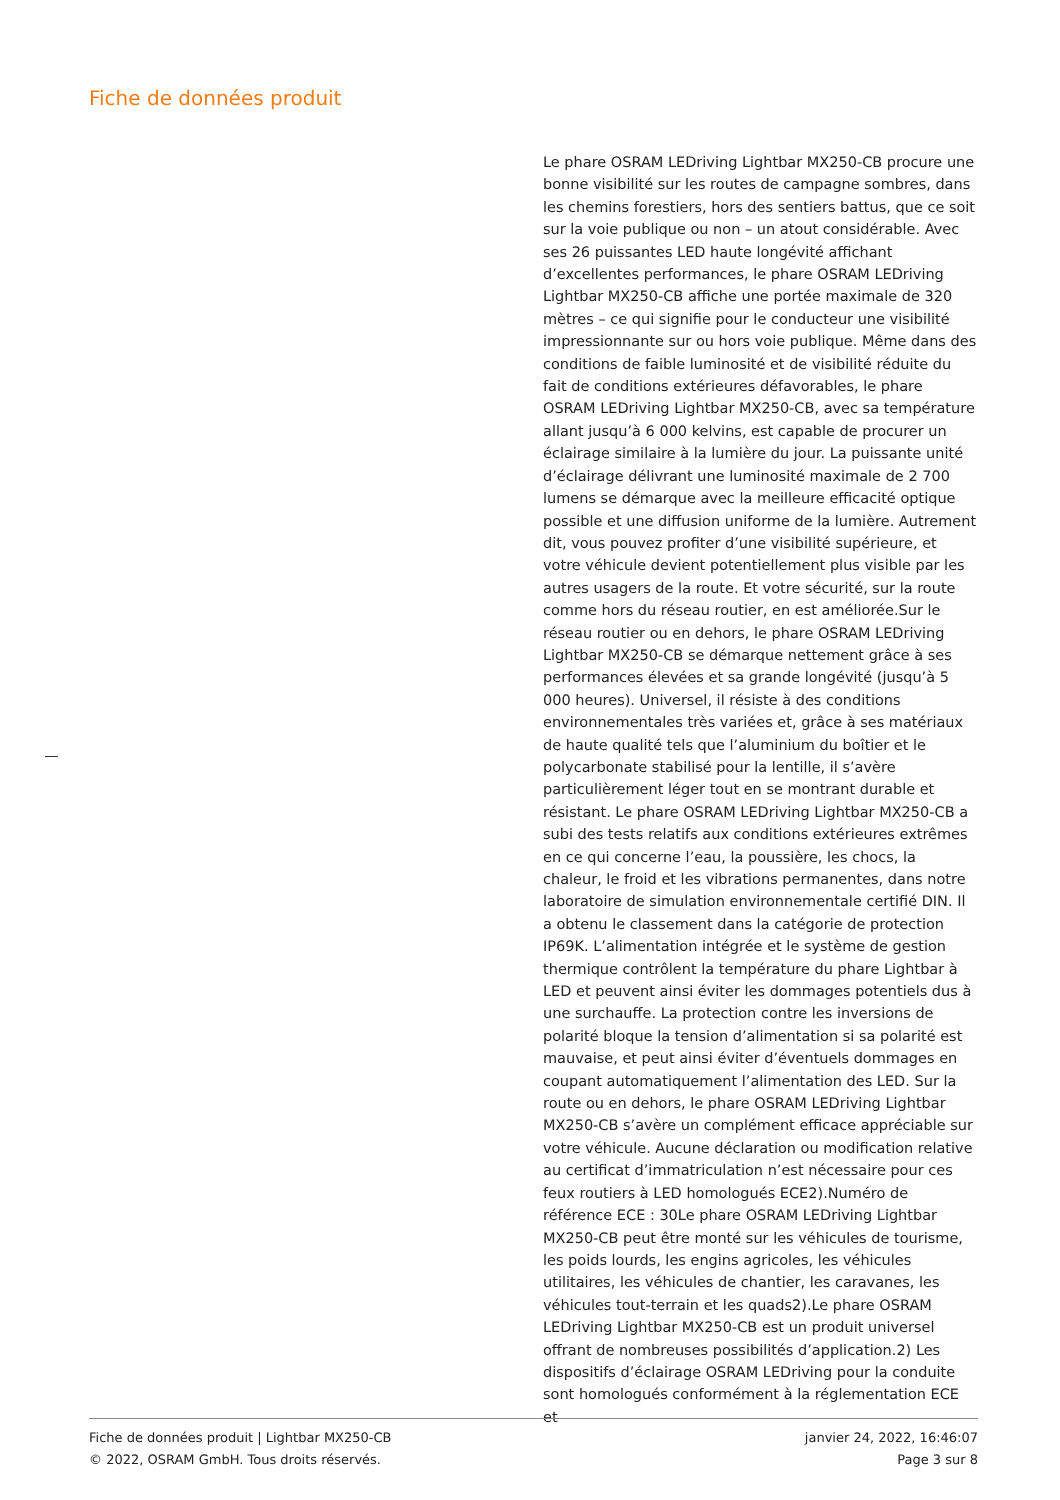Fiche de données produit
Le phare OSRAM LEDriving Lightbar MX250-CB procure une bonne visibilité sur les routes de campagne sombres, dans les chemins forestiers, hors des sentiers battus, que ce soit sur la voie publique ou non – un atout considérable. Avec ses 26 puissantes LED haute longévité affichant d’excellentes performances, le phare OSRAM LEDriving Lightbar MX250-CB affiche une portée maximale de 320 mètres – ce qui signifie pour le conducteur une visibilité impressionnante sur ou hors voie publique. Même dans des conditions de faible luminosité et de visibilité réduite du fait de conditions extérieures défavorables, le phare OSRAM LEDriving Lightbar MX250-CB, avec sa température allant jusqu’à 6 000 kelvins, est capable de procurer un éclairage similaire à la lumière du jour. La puissante unité d’éclairage délivrant une luminosité maximale de 2 700 lumens se démarque avec la meilleure efficacité optique possible et une diffusion uniforme de la lumière. Autrement dit, vous pouvez profiter d’une visibilité supérieure, et votre véhicule devient potentiellement plus visible par les autres usagers de la route. Et votre sécurité, sur la route comme hors du réseau routier, en est améliorée.Sur le réseau routier ou en dehors, le phare OSRAM LEDriving Lightbar MX250-CB se démarque nettement grâce à ses performances élevées et sa grande longévité (jusqu’à 5 000 heures). Universel, il résiste à des conditions environnementales très variées et, grâce à ses matériaux de haute qualité tels que l’aluminium du boîtier et le polycarbonate stabilisé pour la lentille, il s’avère particulièrement léger tout en se montrant durable et résistant. Le phare OSRAM LEDriving Lightbar MX250-CB a subi des tests relatifs aux conditions extérieures extrêmes en ce qui concerne l’eau, la poussière, les chocs, la chaleur, le froid et les vibrations permanentes, dans notre laboratoire de simulation environnementale certifié DIN. Il a obtenu le classement dans la catégorie de protection IP69K. L’alimentation intégrée et le système de gestion thermique contrôlent la température du phare Lightbar à LED et peuvent ainsi éviter les dommages potentiels dus à une surchauffe. La protection contre les inversions de polarité bloque la tension d’alimentation si sa polarité est mauvaise, et peut ainsi éviter d’éventuels dommages en coupant automatiquement l’alimentation des LED. Sur la route ou en dehors, le phare OSRAM LEDriving Lightbar MX250-CB s’avère un complément efficace appréciable sur votre véhicule. Aucune déclaration ou modification relative au certificat d’immatriculation n’est nécessaire pour ces feux routiers à LED homologués ECE2).Numéro de référence ECE : 30Le phare OSRAM LEDriving Lightbar MX250-CB peut être monté sur les véhicules de tourisme, les poids lourds, les engins agricoles, les véhicules utilitaires, les véhicules de chantier, les caravanes, les véhicules tout-terrain et les quads2).Le phare OSRAM LEDriving Lightbar MX250-CB est un produit universel offrant de nombreuses possibilités d’application.2) Les dispositifs d’éclairage OSRAM LEDriving pour la conduite sont homologués conformément à la réglementation ECE et
Fiche de données produit | Lightbar MX250-CB
© 2022, OSRAM GmbH. Tous droits réservés.
janvier 24, 2022, 16:46:07
Page 3 sur 8